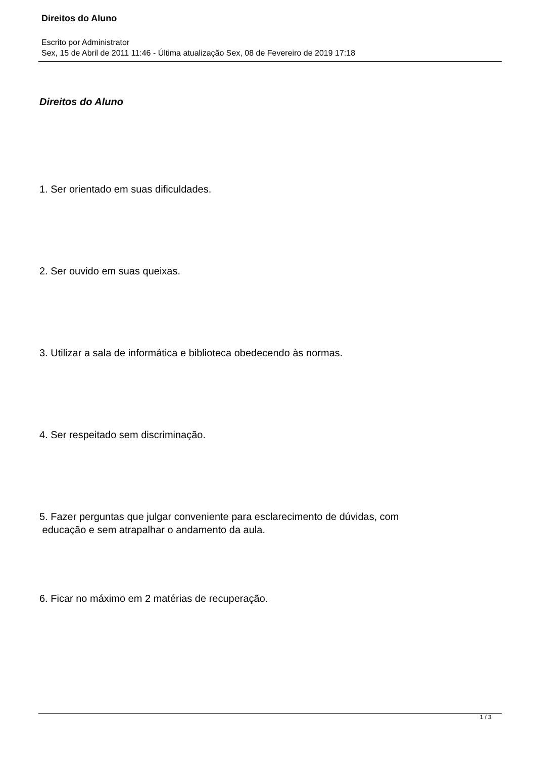Direitos do Aluno
Escrito por Administrator
Sex, 15 de Abril de 2011 11:46 - Última atualização Sex, 08 de Fevereiro de 2019 17:18
Direitos do Aluno
1. Ser orientado em suas dificuldades.
2. Ser ouvido em suas queixas.
3. Utilizar a sala de informática e biblioteca obedecendo às normas.
4. Ser respeitado sem discriminação.
5. Fazer perguntas que julgar conveniente para esclarecimento de dúvidas, com
educação e sem atrapalhar o andamento da aula.
6. Ficar no máximo em 2 matérias de recuperação.
1 / 3